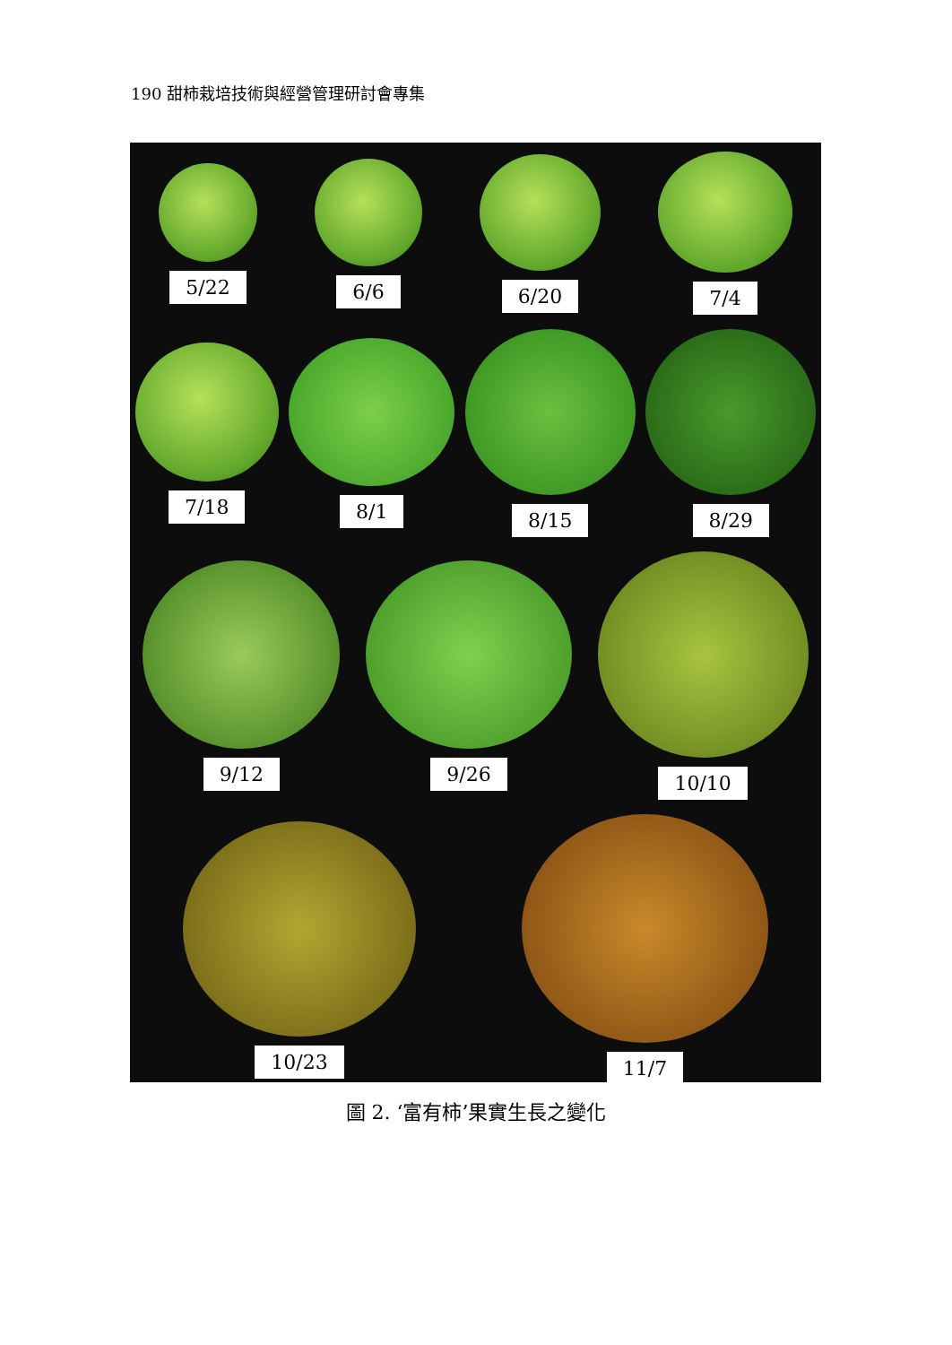190 甜柿栽培技術與經營管理研討會專集
5/22 6/6 6/20 7/4
7/18 8/1 8/15 8/29
9/12 9/26 10/10
10/23 11/7
圖 2. ‘富有柿’果實生長之變化